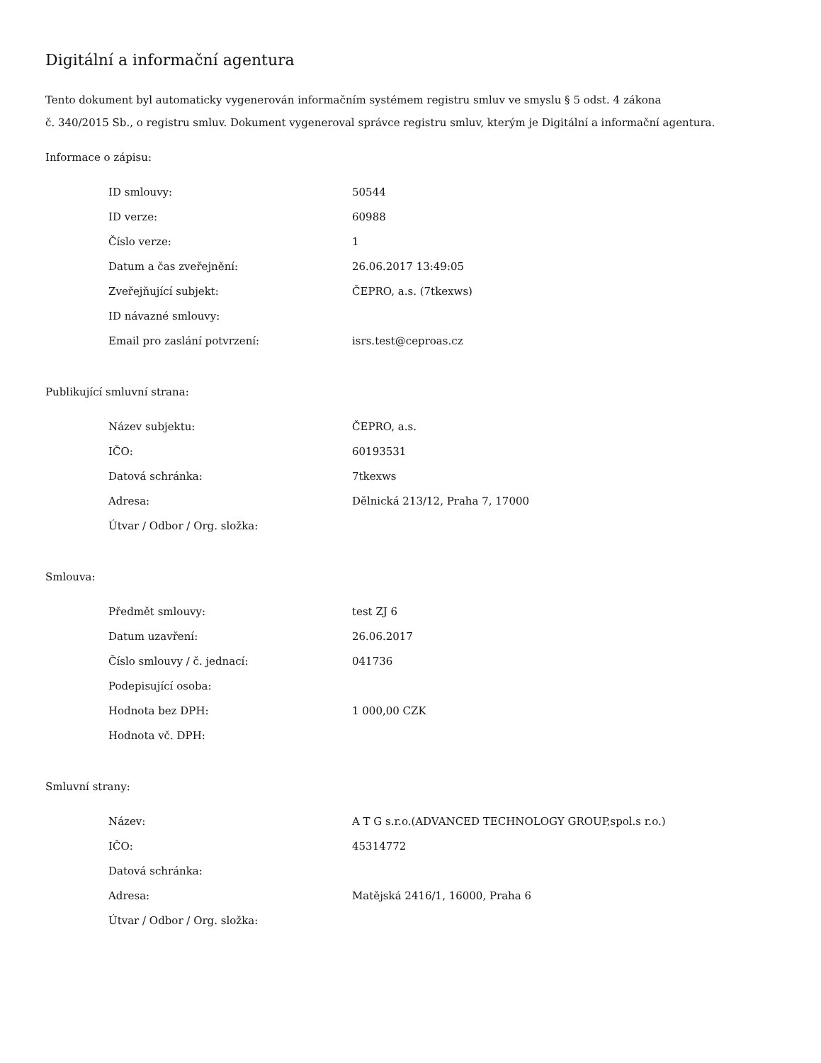Digitální a informační agentura
Tento dokument byl automaticky vygenerován informačním systémem registru smluv ve smyslu § 5 odst. 4 zákona
č. 340/2015 Sb., o registru smluv. Dokument vygeneroval správce registru smluv, kterým je Digitální a informační agentura.
Informace o zápisu:
| ID smlouvy: | 50544 |
| ID verze: | 60988 |
| Číslo verze: | 1 |
| Datum a čas zveřejnění: | 26.06.2017 13:49:05 |
| Zveřejňující subjekt: | ČEPRO, a.s. (7tkexws) |
| ID návazné smlouvy: | |
| Email pro zaslání potvrzení: | isrs.test@ceproas.cz |
Publikující smluvní strana:
| Název subjektu: | ČEPRO, a.s. |
| IČO: | 60193531 |
| Datová schránka: | 7tkexws |
| Adresa: | Dělnická 213/12, Praha 7, 17000 |
| Útvar / Odbor / Org. složka: | |
Smlouva:
| Předmět smlouvy: | test ZJ 6 |
| Datum uzavření: | 26.06.2017 |
| Číslo smlouvy / č. jednací: | 041736 |
| Podepisující osoba: | |
| Hodnota bez DPH: | 1 000,00 CZK |
| Hodnota vč. DPH: | |
Smluvní strany:
| Název: | A T G s.r.o.(ADVANCED TECHNOLOGY GROUP,spol.s r.o.) |
| IČO: | 45314772 |
| Datová schránka: | |
| Adresa: | Matějská 2416/1, 16000, Praha 6 |
| Útvar / Odbor / Org. složka: | |